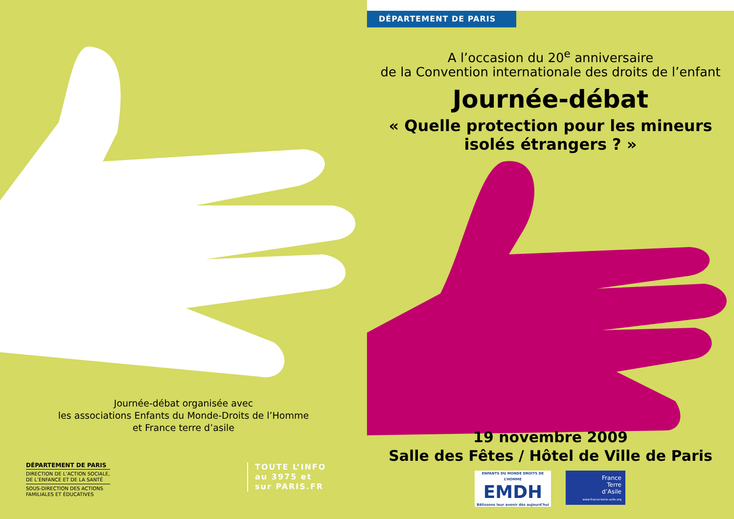Journée-débat organisée avec
les associations Enfants du Monde-Droits de l’Homme
et France terre d’asile
DÉPARTEMENT DE PARIS
DIRECTION DE L’ACTION SOCIALE, DE L’ENFANCE ET DE LA SANTÉ
SOUS-DIRECTION DES ACTIONS FAMILIALES ET ÉDUCATIVES
TOUTE L’INFO
au 3975 et
sur PARIS.FR
DÉPARTEMENT DE PARIS
A l’occasion du 20<sup>e</sup> anniversaire
de la Convention internationale des droits de l’enfant
Journée-débat
« Quelle protection pour les mineurs
isolés étrangers ? »
19 novembre 2009
Salle des Fêtes / Hôtel de Ville de Paris
ENFANTS DU MONDE DROITS DE L’HOMME
EMDH
Bâtissons leur avenir dès aujourd’hui
France
Terre
d’Asile
www.france-terre-asile.org